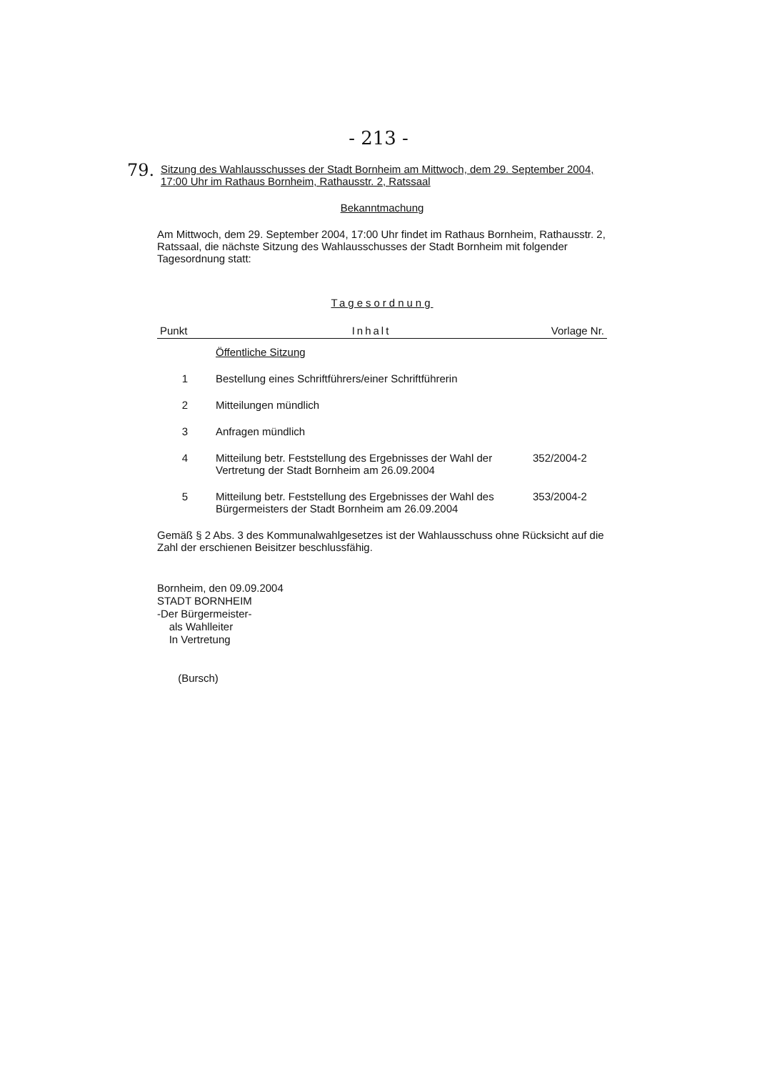- 213 -
79.
Sitzung des Wahlausschusses der Stadt Bornheim am Mittwoch, dem 29. September 2004, 17:00 Uhr im Rathaus Bornheim, Rathausstr. 2, Ratssaal
Bekanntmachung
Am Mittwoch, dem 29. September 2004, 17:00 Uhr findet im Rathaus Bornheim, Rathausstr. 2, Ratssaal, die nächste Sitzung des Wahlausschusses der Stadt Bornheim mit folgender Tagesordnung statt:
Tagesordnung
| Punkt | Inhalt | Vorlage Nr. |
| --- | --- | --- |
| | Öffentliche Sitzung | |
| 1 | Bestellung eines Schriftführers/einer Schriftführerin | |
| 2 | Mitteilungen mündlich | |
| 3 | Anfragen mündlich | |
| 4 | Mitteilung betr. Feststellung des Ergebnisses der Wahl der Vertretung der Stadt Bornheim am 26.09.2004 | 352/2004-2 |
| 5 | Mitteilung betr. Feststellung des Ergebnisses der Wahl des Bürgermeisters der Stadt Bornheim am 26.09.2004 | 353/2004-2 |
Gemäß § 2 Abs. 3 des Kommunalwahlgesetzes ist der Wahlausschuss ohne Rücksicht auf die Zahl der erschienen Beisitzer beschlussfähig.
Bornheim, den 09.09.2004
STADT BORNHEIM
-Der Bürgermeister-
als Wahlleiter
In Vertretung
(Bursch)